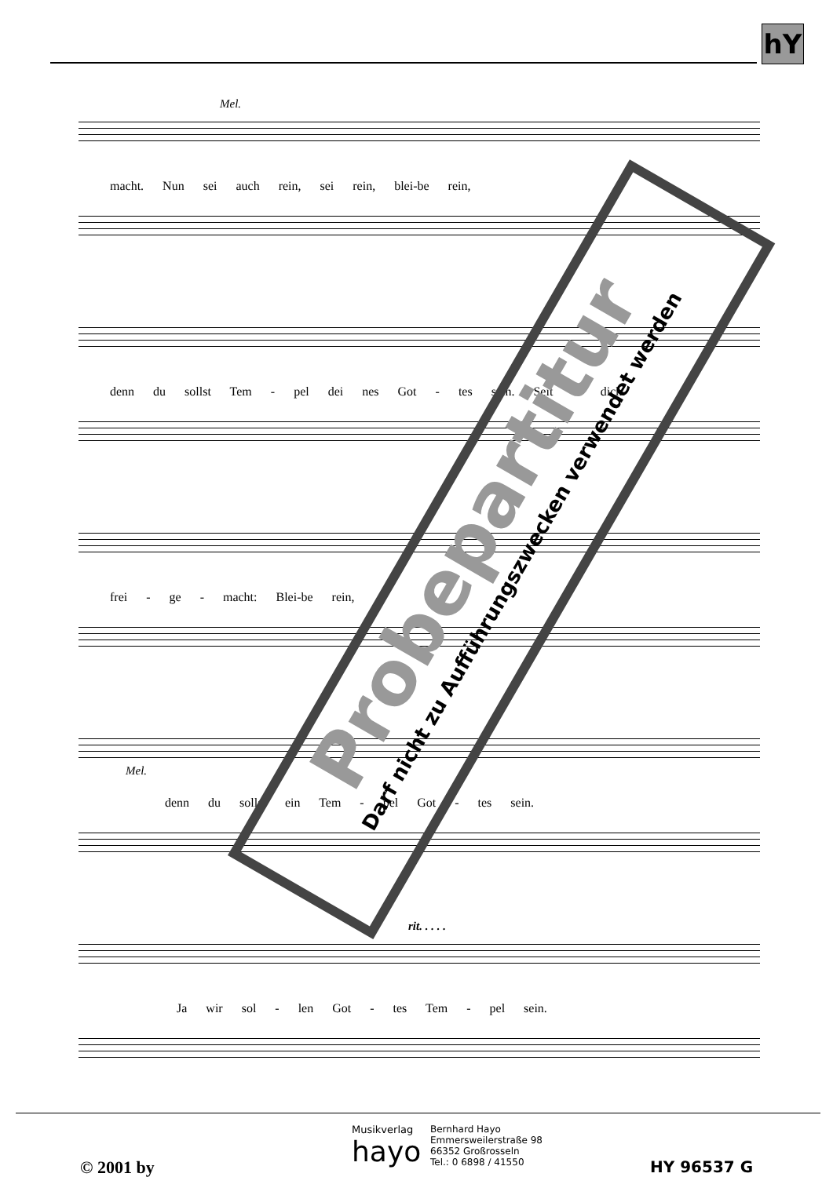hY
Mel.
macht. Nun sei auch rein, sei rein, blei-be rein,
denn du sollst Tem - pel dei nes Got - tes sein. Seit er dich
frei - ge - macht: Blei-be rein,
Mel.
denn du sollst ein Tem - pel Got - tes sein.
rit. . . . .
Ja wir sol - len Got - tes Tem - pel sein.
Probepartitur
Darf nicht zu Aufführungszwecken verwendet werden
© 2001 by
Musikverlag
hayo
Bernhard Hayo
Emmersweilerstraße 98
66352 Großrosseln
Tel.: 0 6898 / 41550
HY 96537 G